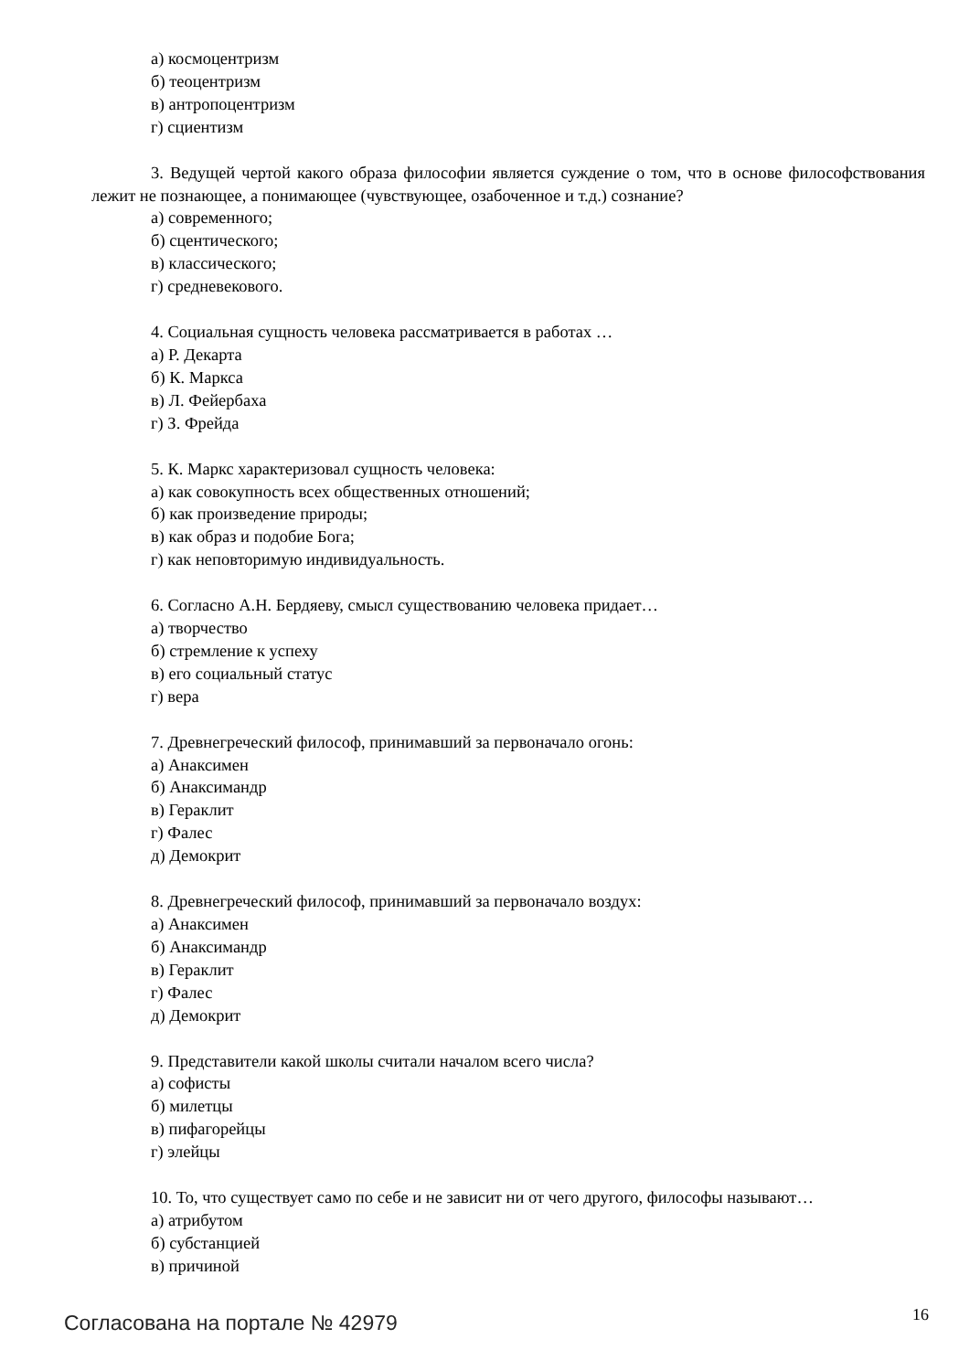а) космоцентризм
б) теоцентризм
в) антропоцентризм
г) сциентизм
3. Ведущей чертой какого образа философии является суждение о том, что в основе философствования лежит не познающее, а понимающее (чувствующее, озабоченное и т.д.) сознание?
а) современного;
б) сцентического;
в) классического;
г) средневекового.
4. Социальная сущность человека рассматривается в работах …
а) Р. Декарта
б) К. Маркса
в) Л. Фейербаха
г) З. Фрейда
5. К. Маркс характеризовал сущность человека:
а) как совокупность всех общественных отношений;
б) как произведение природы;
в) как образ и подобие Бога;
г) как неповторимую индивидуальность.
6. Согласно А.Н. Бердяеву, смысл существованию человека придает…
а) творчество
б) стремление к успеху
в) его социальный статус
г) вера
7. Древнегреческий философ, принимавший за первоначало огонь:
а) Анаксимен
б) Анаксимандр
в) Гераклит
г) Фалес
д) Демокрит
8. Древнегреческий философ, принимавший за первоначало воздух:
а) Анаксимен
б) Анаксимандр
в) Гераклит
г) Фалес
д) Демокрит
9. Представители какой школы считали началом всего числа?
а) софисты
б) милетцы
в) пифагорейцы
г) элейцы
10. То, что существует само по себе и не зависит ни от чего другого, философы называют…
а) атрибутом
б) субстанцией
в) причиной
Согласована на портале № 42979 16